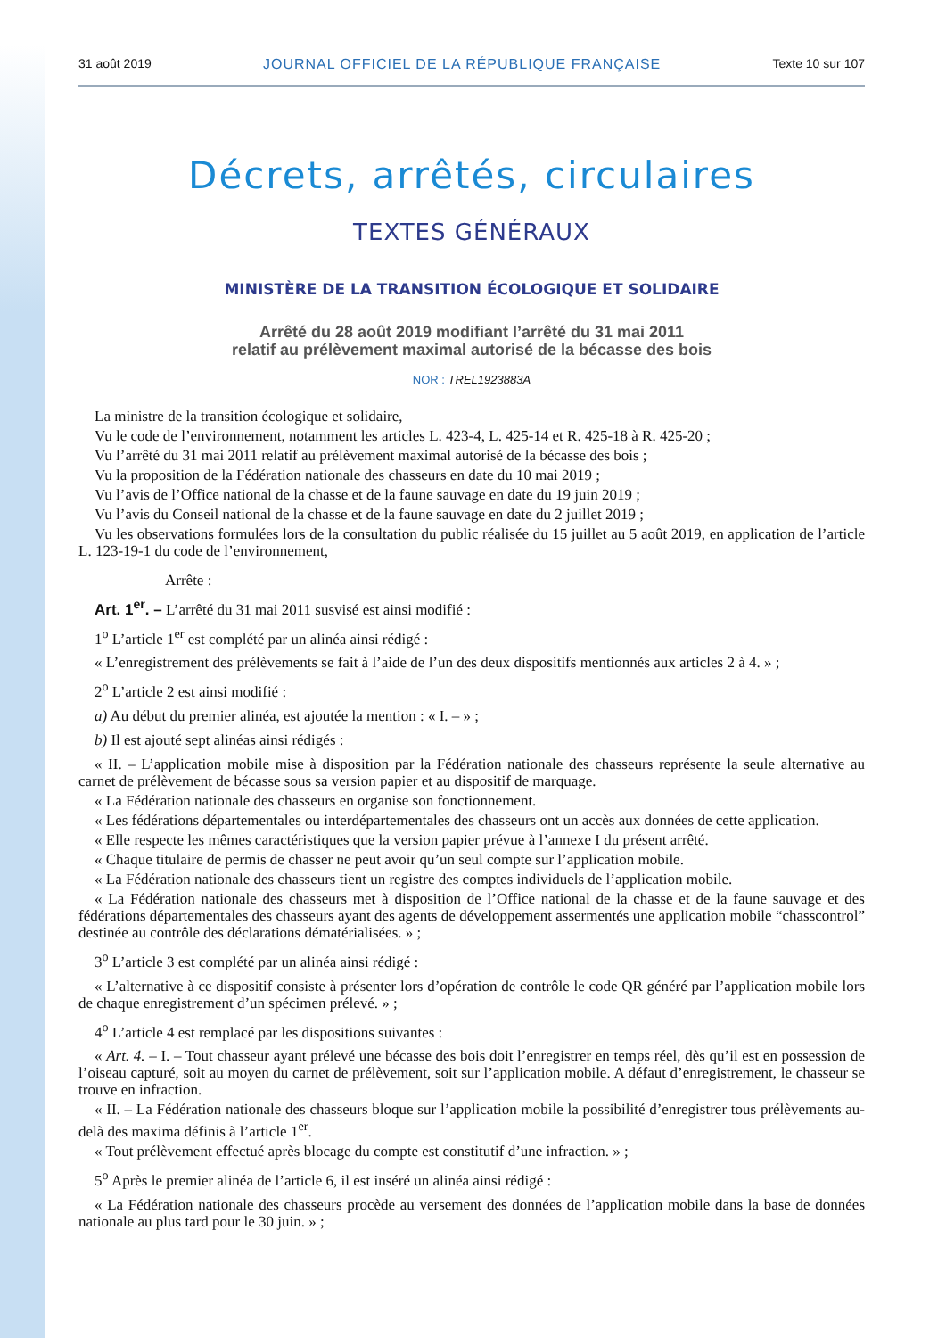31 août 2019 JOURNAL OFFICIEL DE LA RÉPUBLIQUE FRANÇAISE Texte 10 sur 107
Décrets, arrêtés, circulaires
TEXTES GÉNÉRAUX
MINISTÈRE DE LA TRANSITION ÉCOLOGIQUE ET SOLIDAIRE
Arrêté du 28 août 2019 modifiant l’arrêté du 31 mai 2011
relatif au prélèvement maximal autorisé de la bécasse des bois
NOR : TREL1923883A
La ministre de la transition écologique et solidaire,
Vu le code de l’environnement, notamment les articles L. 423-4, L. 425-14 et R. 425-18 à R. 425-20 ;
Vu l’arrêté du 31 mai 2011 relatif au prélèvement maximal autorisé de la bécasse des bois ;
Vu la proposition de la Fédération nationale des chasseurs en date du 10 mai 2019 ;
Vu l’avis de l’Office national de la chasse et de la faune sauvage en date du 19 juin 2019 ;
Vu l’avis du Conseil national de la chasse et de la faune sauvage en date du 2 juillet 2019 ;
Vu les observations formulées lors de la consultation du public réalisée du 15 juillet au 5 août 2019, en application de l’article L. 123-19-1 du code de l’environnement,
Arrête :
Art. 1<sup>er</sup>. – L’arrêté du 31 mai 2011 susvisé est ainsi modifié :
1<sup>o</sup> L’article 1<sup>er</sup> est complété par un alinéa ainsi rédigé :
« L’enregistrement des prélèvements se fait à l’aide de l’un des deux dispositifs mentionnés aux articles 2 à 4. » ;
2<sup>o</sup> L’article 2 est ainsi modifié :
a) Au début du premier alinéa, est ajoutée la mention : « I. – » ;
b) Il est ajouté sept alinéas ainsi rédigés :
« II. – L’application mobile mise à disposition par la Fédération nationale des chasseurs représente la seule alternative au carnet de prélèvement de bécasse sous sa version papier et au dispositif de marquage.
« La Fédération nationale des chasseurs en organise son fonctionnement.
« Les fédérations départementales ou interdépartementales des chasseurs ont un accès aux données de cette application.
« Elle respecte les mêmes caractéristiques que la version papier prévue à l’annexe I du présent arrêté.
« Chaque titulaire de permis de chasser ne peut avoir qu’un seul compte sur l’application mobile.
« La Fédération nationale des chasseurs tient un registre des comptes individuels de l’application mobile.
« La Fédération nationale des chasseurs met à disposition de l’Office national de la chasse et de la faune sauvage et des fédérations départementales des chasseurs ayant des agents de développement assermentés une application mobile “chasscontrol” destinée au contrôle des déclarations dématérialisées. » ;
3<sup>o</sup> L’article 3 est complété par un alinéa ainsi rédigé :
« L’alternative à ce dispositif consiste à présenter lors d’opération de contrôle le code QR généré par l’application mobile lors de chaque enregistrement d’un spécimen prélevé. » ;
4<sup>o</sup> L’article 4 est remplacé par les dispositions suivantes :
« Art. 4. – I. – Tout chasseur ayant prélevé une bécasse des bois doit l’enregistrer en temps réel, dès qu’il est en possession de l’oiseau capturé, soit au moyen du carnet de prélèvement, soit sur l’application mobile. A défaut d’enregistrement, le chasseur se trouve en infraction.
« II. – La Fédération nationale des chasseurs bloque sur l’application mobile la possibilité d’enregistrer tous prélèvements au-delà des maxima définis à l’article 1<sup>er</sup>.
« Tout prélèvement effectué après blocage du compte est constitutif d’une infraction. » ;
5<sup>o</sup> Après le premier alinéa de l’article 6, il est inséré un alinéa ainsi rédigé :
« La Fédération nationale des chasseurs procède au versement des données de l’application mobile dans la base de données nationale au plus tard pour le 30 juin. » ;